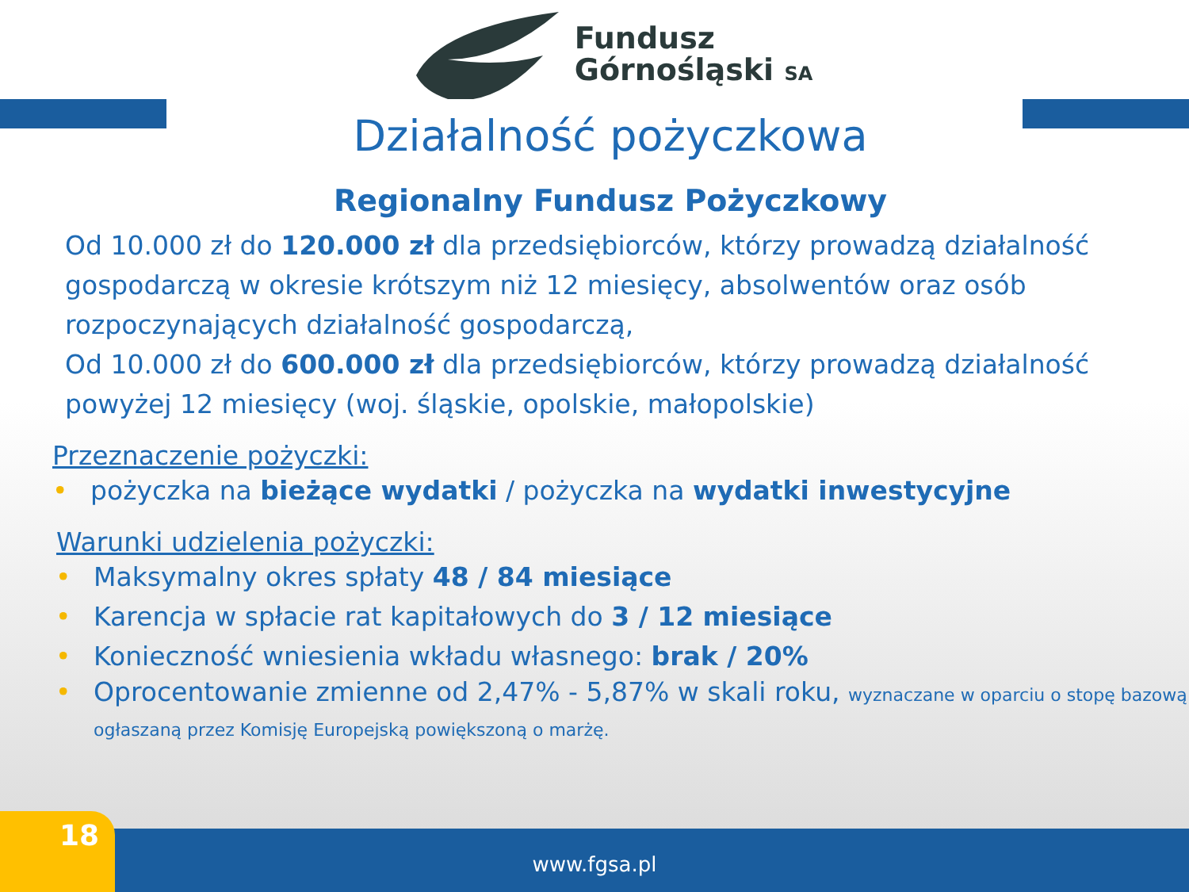Fundusz
Górnośląski SA
Działalność pożyczkowa
Regionalny Fundusz Pożyczkowy
Od 10.000 zł do 120.000 zł dla przedsiębiorców, którzy prowadzą działalność gospodarczą w okresie krótszym niż 12 miesięcy, absolwentów oraz osób rozpoczynających działalność gospodarczą,
Od 10.000 zł do 600.000 zł dla przedsiębiorców, którzy prowadzą działalność powyżej 12 miesięcy (woj. śląskie, opolskie, małopolskie)
Przeznaczenie pożyczki:
• pożyczka na bieżące wydatki / pożyczka na wydatki inwestycyjne
Warunki udzielenia pożyczki:
• Maksymalny okres spłaty 48 / 84 miesiące
• Karencja w spłacie rat kapitałowych do 3 / 12 miesiące
• Konieczność wniesienia wkładu własnego: brak / 20%
• Oprocentowanie zmienne od 2,47% - 5,87% w skali roku, wyznaczane w oparciu o stopę bazową ogłaszaną przez Komisję Europejską powiększoną o marżę.
www.fgsa.pl 18